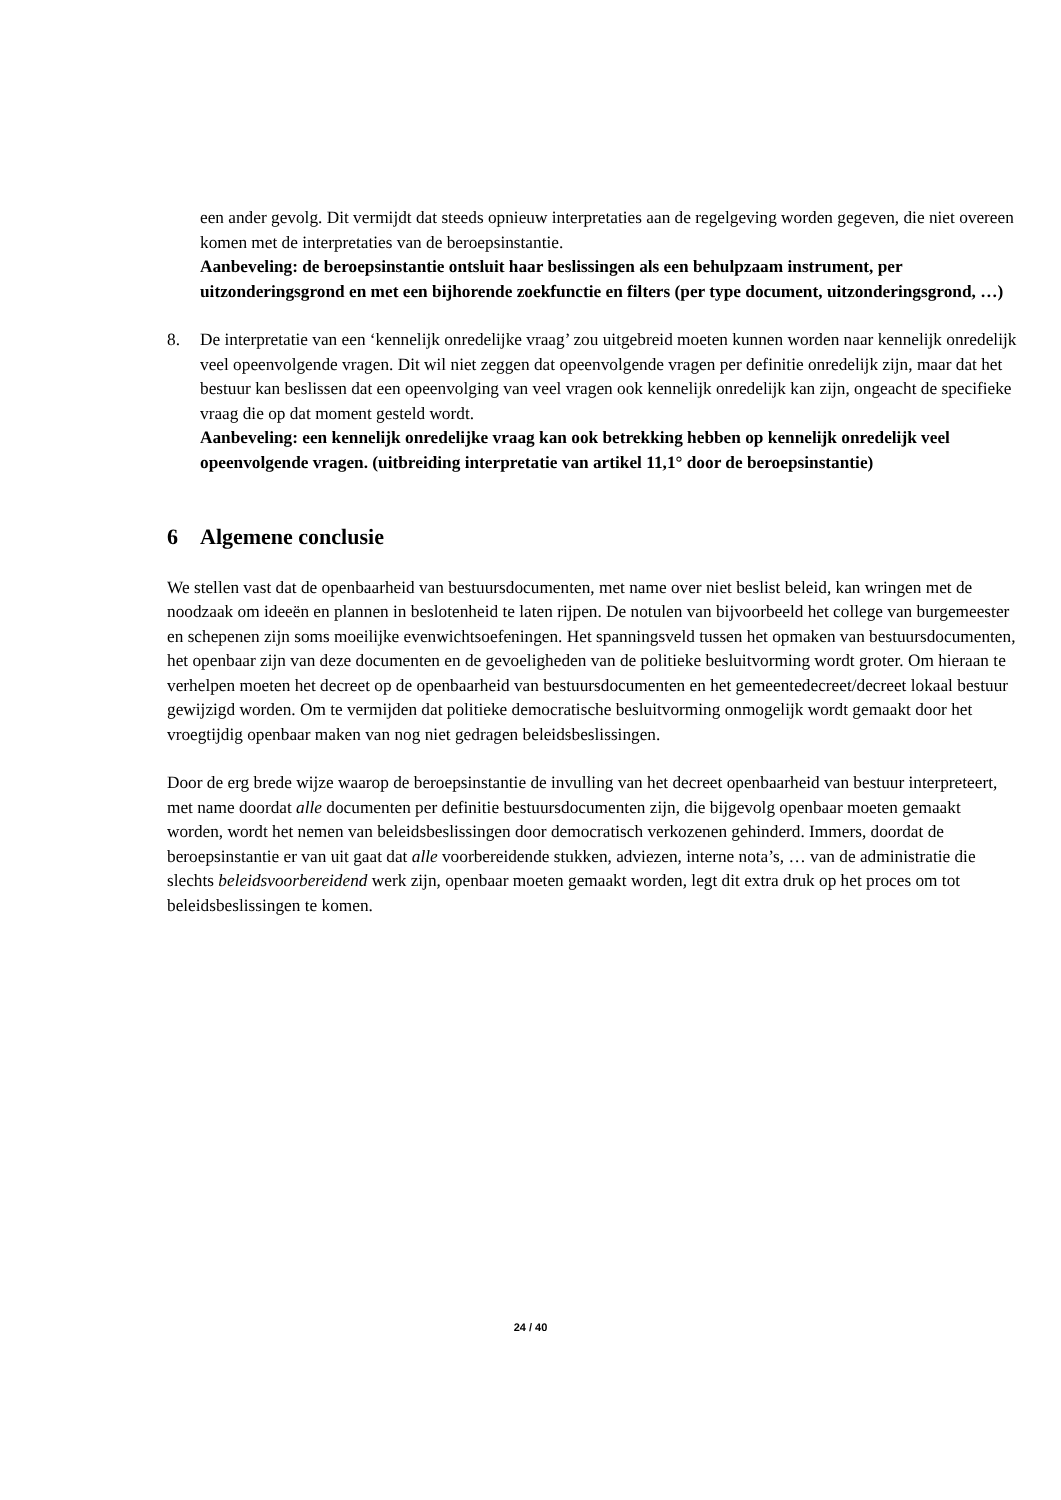een ander gevolg. Dit vermijdt dat steeds opnieuw interpretaties aan de regelgeving worden gegeven, die niet overeen komen met de interpretaties van de beroepsinstantie.
Aanbeveling: de beroepsinstantie ontsluit haar beslissingen als een behulpzaam instrument, per uitzonderingsgrond en met een bijhorende zoekfunctie en filters (per type document, uitzonderingsgrond, …)
8. De interpretatie van een ‘kennelijk onredelijke vraag’ zou uitgebreid moeten kunnen worden naar kennelijk onredelijk veel opeenvolgende vragen. Dit wil niet zeggen dat opeenvolgende vragen per definitie onredelijk zijn, maar dat het bestuur kan beslissen dat een opeenvolging van veel vragen ook kennelijk onredelijk kan zijn, ongeacht de specifieke vraag die op dat moment gesteld wordt.
Aanbeveling: een kennelijk onredelijke vraag kan ook betrekking hebben op kennelijk onredelijk veel opeenvolgende vragen. (uitbreiding interpretatie van artikel 11,1° door de beroepsinstantie)
6 Algemene conclusie
We stellen vast dat de openbaarheid van bestuursdocumenten, met name over niet beslist beleid, kan wringen met de noodzaak om ideeën en plannen in beslotenheid te laten rijpen. De notulen van bijvoorbeeld het college van burgemeester en schepenen zijn soms moeilijke evenwichtsoefeningen. Het spanningsveld tussen het opmaken van bestuursdocumenten, het openbaar zijn van deze documenten en de gevoeligheden van de politieke besluitvorming wordt groter. Om hieraan te verhelpen moeten het decreet op de openbaarheid van bestuursdocumenten en het gemeentedecreet/decreet lokaal bestuur gewijzigd worden. Om te vermijden dat politieke democratische besluitvorming onmogelijk wordt gemaakt door het vroegtijdig openbaar maken van nog niet gedragen beleidsbeslissingen.
Door de erg brede wijze waarop de beroepsinstantie de invulling van het decreet openbaarheid van bestuur interpreteert, met name doordat alle documenten per definitie bestuursdocumenten zijn, die bijgevolg openbaar moeten gemaakt worden, wordt het nemen van beleidsbeslissingen door democratisch verkozenen gehinderd. Immers, doordat de beroepsinstantie er van uit gaat dat alle voorbereidende stukken, adviezen, interne nota’s, … van de administratie die slechts beleidsvoorbereidend werk zijn, openbaar moeten gemaakt worden, legt dit extra druk op het proces om tot beleidsbeslissingen te komen.
24 / 40